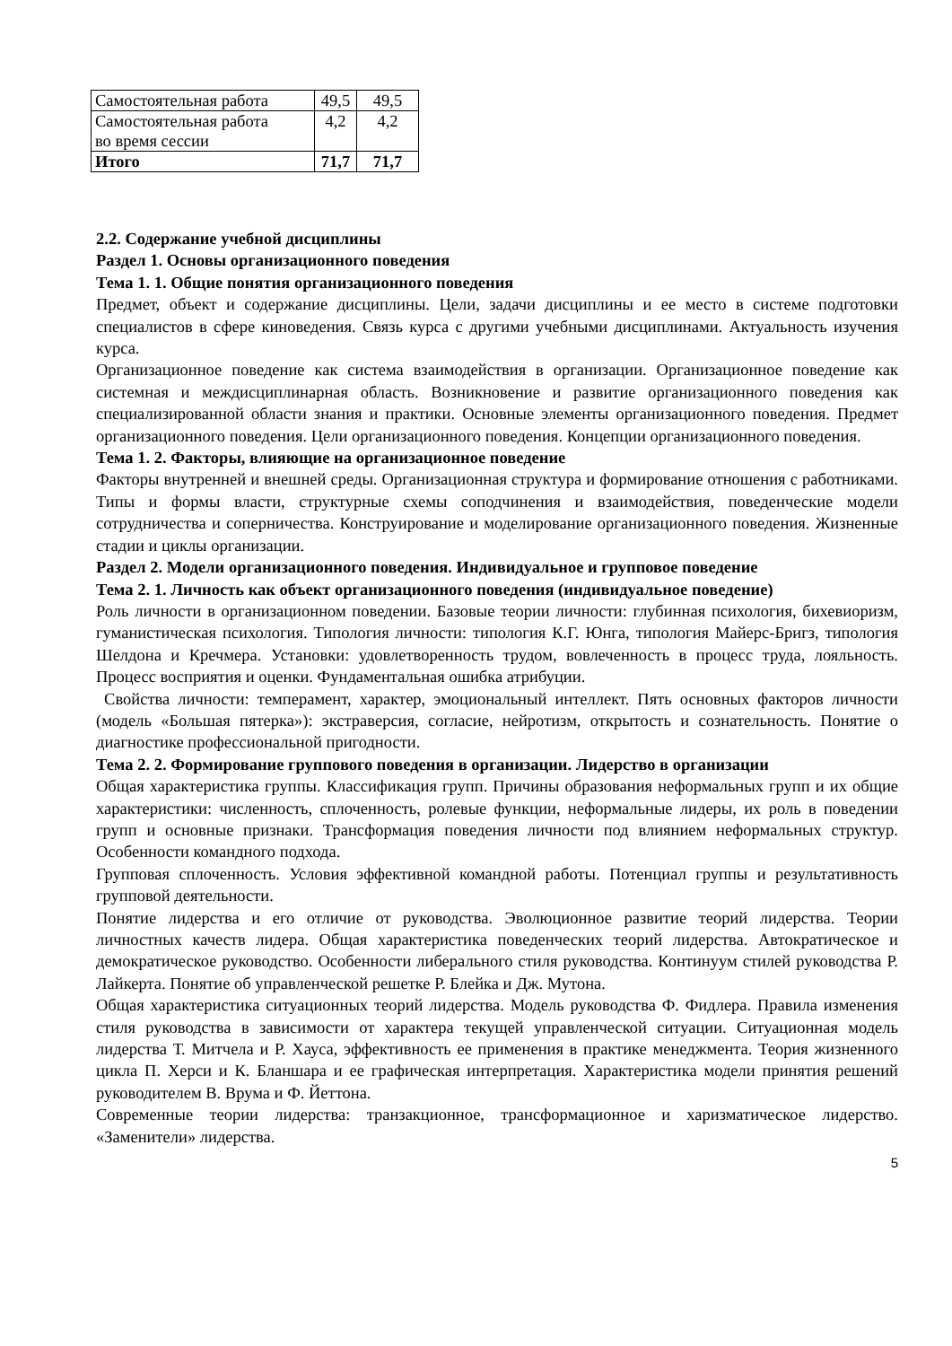| Самостоятельная работа | 49,5 | 49,5 |
| Самостоятельная работа во время сессии | 4,2 | 4,2 |
| Итого | 71,7 | 71,7 |
2.2. Содержание учебной дисциплины
Раздел 1. Основы организационного поведения
Тема 1. 1. Общие понятия организационного поведения
Предмет, объект и содержание дисциплины. Цели, задачи дисциплины и ее место в системе подготовки специалистов в сфере киноведения. Связь курса с другими учебными дисциплинами. Актуальность изучения курса.
Организационное поведение как система взаимодействия в организации. Организационное поведение как системная и междисциплинарная область. Возникновение и развитие организационного поведения как специализированной области знания и практики. Основные элементы организационного поведения. Предмет организационного поведения. Цели организационного поведения. Концепции организационного поведения.
Тема 1. 2. Факторы, влияющие на организационное поведение
Факторы внутренней и внешней среды. Организационная структура и формирование отношения с работниками. Типы и формы власти, структурные схемы соподчинения и взаимодействия, поведенческие модели сотрудничества и соперничества. Конструирование и моделирование организационного поведения. Жизненные стадии и циклы организации.
Раздел 2. Модели организационного поведения. Индивидуальное и групповое поведение
Тема 2. 1. Личность как объект организационного поведения (индивидуальное поведение)
Роль личности в организационном поведении. Базовые теории личности: глубинная психология, бихевиоризм, гуманистическая психология. Типология личности: типология К.Г. Юнга, типология Майерс-Бригз, типология Шелдона и Кречмера. Установки: удовлетворенность трудом, вовлеченность в процесс труда, лояльность. Процесс восприятия и оценки. Фундаментальная ошибка атрибуции.
Свойства личности: темперамент, характер, эмоциональный интеллект. Пять основных факторов личности (модель «Большая пятерка»): экстраверсия, согласие, нейротизм, открытость и сознательность. Понятие о диагностике профессиональной пригодности.
Тема 2. 2. Формирование группового поведения в организации. Лидерство в организации
Общая характеристика группы. Классификация групп. Причины образования неформальных групп и их общие характеристики: численность, сплоченность, ролевые функции, неформальные лидеры, их роль в поведении групп и основные признаки. Трансформация поведения личности под влиянием неформальных структур. Особенности командного подхода.
Групповая сплоченность. Условия эффективной командной работы. Потенциал группы и результативность групповой деятельности.
Понятие лидерства и его отличие от руководства. Эволюционное развитие теорий лидерства. Теории личностных качеств лидера. Общая характеристика поведенческих теорий лидерства. Автократическое и демократическое руководство. Особенности либерального стиля руководства. Континуум стилей руководства Р. Лайкерта. Понятие об управленческой решетке Р. Блейка и Дж. Мутона.
Общая характеристика ситуационных теорий лидерства. Модель руководства Ф. Фидлера. Правила изменения стиля руководства в зависимости от характера текущей управленческой ситуации. Ситуационная модель лидерства Т. Митчела и Р. Хауса, эффективность ее применения в практике менеджмента. Теория жизненного цикла П. Херси и К. Бланшара и ее графическая интерпретация. Характеристика модели принятия решений руководителем В. Врума и Ф. Йеттона.
Современные теории лидерства: транзакционное, трансформационное и харизматическое лидерство. «Заменители» лидерства.
5